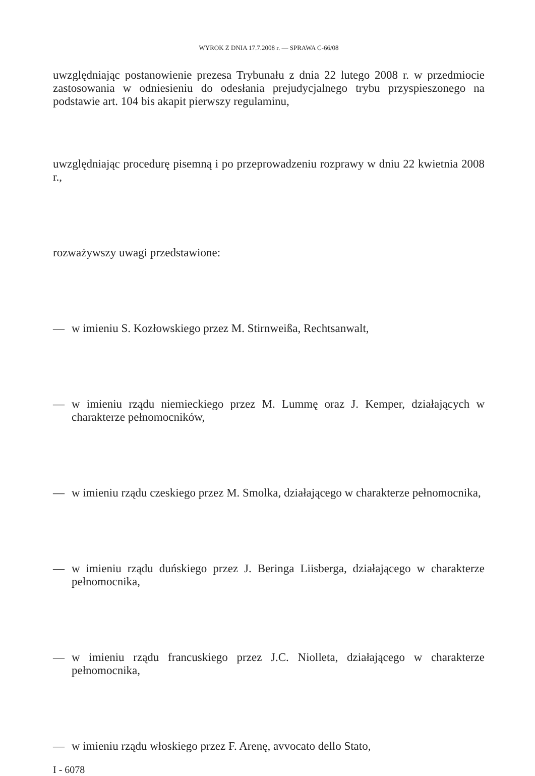WYROK Z DNIA 17.7.2008 r. — SPRAWA C-66/08
uwzględniając postanowienie prezesa Trybunału z dnia 22 lutego 2008 r. w przedmiocie zastosowania w odniesieniu do odesłania prejudycjalnego trybu przyspieszonego na podstawie art. 104 bis akapit pierwszy regulaminu,
uwzględniając procedurę pisemną i po przeprowadzeniu rozprawy w dniu 22 kwietnia 2008 r.,
rozważywszy uwagi przedstawione:
— w imieniu S. Kozłowskiego przez M. Stirnweißa, Rechtsanwalt,
— w imieniu rządu niemieckiego przez M. Lummę oraz J. Kemper, działających w charakterze pełnomocników,
— w imieniu rządu czeskiego przez M. Smolka, działającego w charakterze pełnomocnika,
— w imieniu rządu duńskiego przez J. Beringa Liisberga, działającego w charakterze pełnomocnika,
— w imieniu rządu francuskiego przez J.C. Niolleta, działającego w charakterze pełnomocnika,
— w imieniu rządu włoskiego przez F. Arenę, avvocato dello Stato,
I - 6078